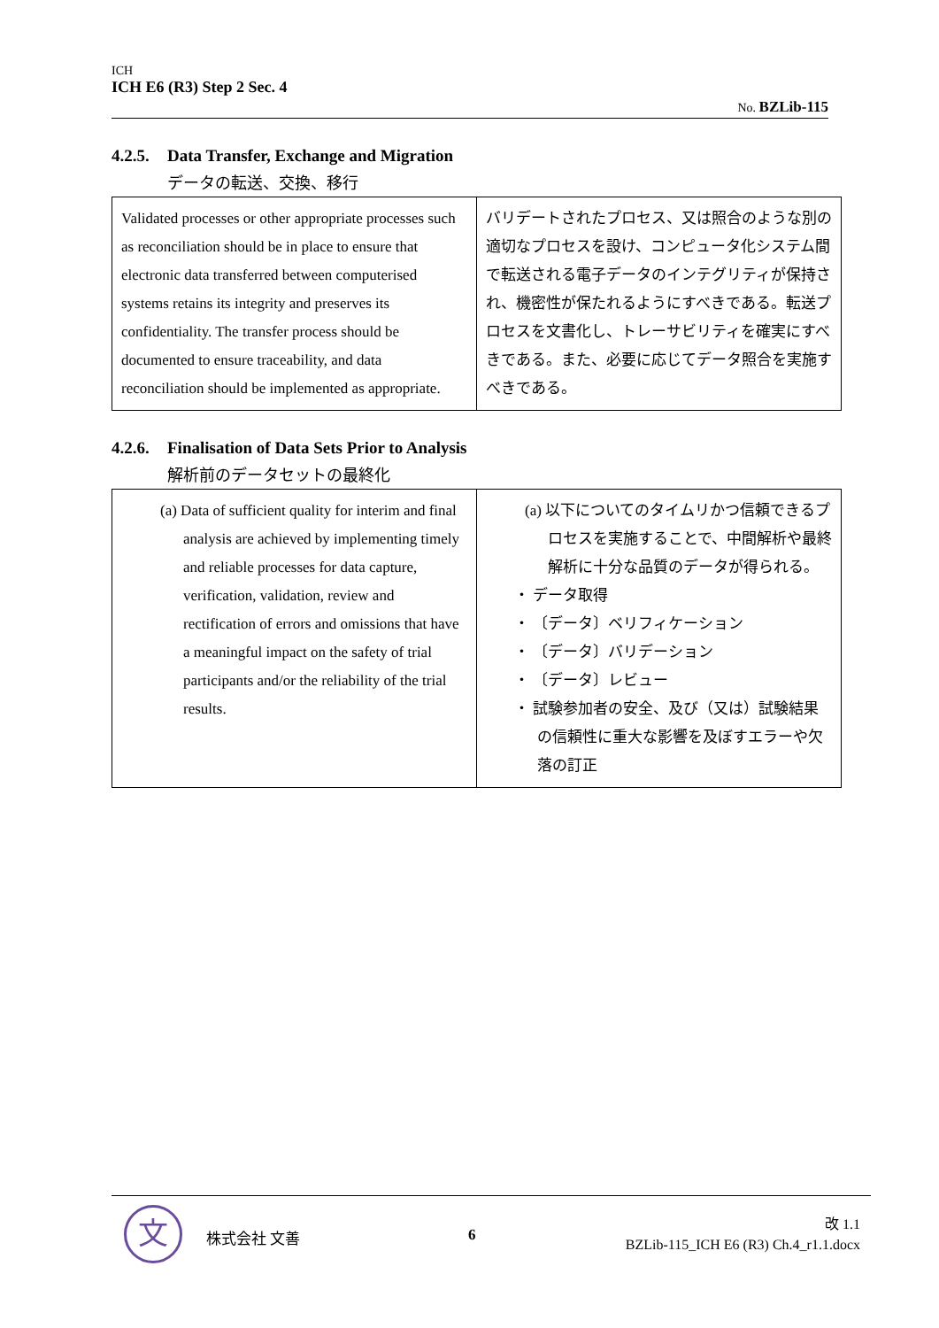ICH
ICH E6 (R3) Step 2 Sec. 4
No. BZLib-115
4.2.5. Data Transfer, Exchange and Migration
データの転送、交換、移行
| Validated processes or other appropriate processes such as reconciliation should be in place to ensure that electronic data transferred between computerised systems retains its integrity and preserves its confidentiality. The transfer process should be documented to ensure traceability, and data reconciliation should be implemented as appropriate. | バリデートされたプロセス、又は照合のような別の適切なプロセスを設け、コンピュータ化システム間で転送される電子データのインテグリティが保持され、機密性が保たれるようにすべきである。転送プロセスを文書化し、トレーサビリティを確実にすべきである。また、必要に応じてデータ照合を実施すべきである。 |
4.2.6. Finalisation of Data Sets Prior to Analysis
解析前のデータセットの最終化
| (a) Data of sufficient quality for interim and final analysis are achieved by implementing timely and reliable processes for data capture, verification, validation, review and rectification of errors and omissions that have a meaningful impact on the safety of trial participants and/or the reliability of the trial results. | (a) 以下についてのタイムリかつ信頼できるプロセスを実施することで、中間解析や最終解析に十分な品質のデータが得られる。 ・ データ取得 ・ 〔データ〕ベリフィケーション ・ 〔データ〕バリデーション ・ 〔データ〕レビュー ・ 試験参加者の安全、及び（又は）試験結果の信頼性に重大な影響を及ぼすエラーや欠落の訂正 |
文 株式会社 文善 6
改 1.1
BZLib-115_ICH E6 (R3) Ch.4_r1.1.docx